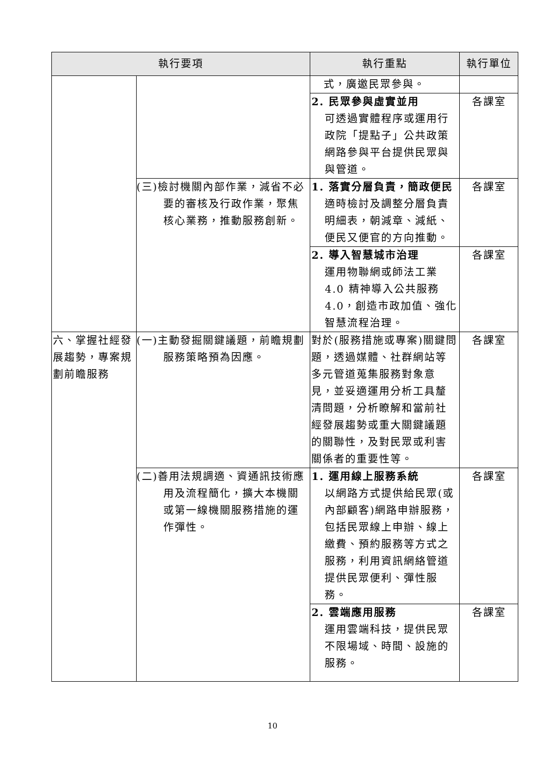| 執行要項 | | 執行重點 | 執行單位 |
| --- | --- | --- | --- |
| | | 式，廣邀民眾參與。 | |
| | | 2. 民眾參與虛實並用 可透過實體程序或運用行政院「提點子」公共政策網路參與平台提供民眾與與管道。 | 各課室 |
| | (三)檢討機關內部作業，減省不必要的審核及行政作業，聚焦核心業務，推動服務創新。 | 1. 落實分層負責，簡政便民 適時檢討及調整分層負責明細表，朝減章、減紙、便民又便官的方向推動。 | 各課室 |
| | | 2. 導入智慧城市治理 運用物聯網或師法工業 4.0 精神導入公共服務 4.0，創造市政加值、強化智慧流程治理。 | 各課室 |
| 六、掌握社經發展趨勢，專案規劃前瞻服務 | (一)主動發掘關鍵議題，前瞻規劃服務策略預為因應。 | 對於(服務措施或專案)關鍵問題，透過媒體、社群網站等多元管道蒐集服務對象意見，並妥適運用分析工具釐清問題，分析瞭解和當前社經發展趨勢或重大關鍵議題的關聯性，及對民眾或利害關係者的重要性等。 | 各課室 |
| | (二)善用法規調適、資通訊技術應用及流程簡化，擴大本機關或第一線機關服務措施的運作彈性。 | 1. 運用線上服務系統 以網路方式提供給民眾(或內部顧客)網路申辦服務，包括民眾線上申辦、線上繳費、預約服務等方式之服務，利用資訊網絡管道提供民眾便利、彈性服務。 | 各課室 |
| | | 2. 雲端應用服務 運用雲端科技，提供民眾不限場域、時間、設施的服務。 | 各課室 |
10